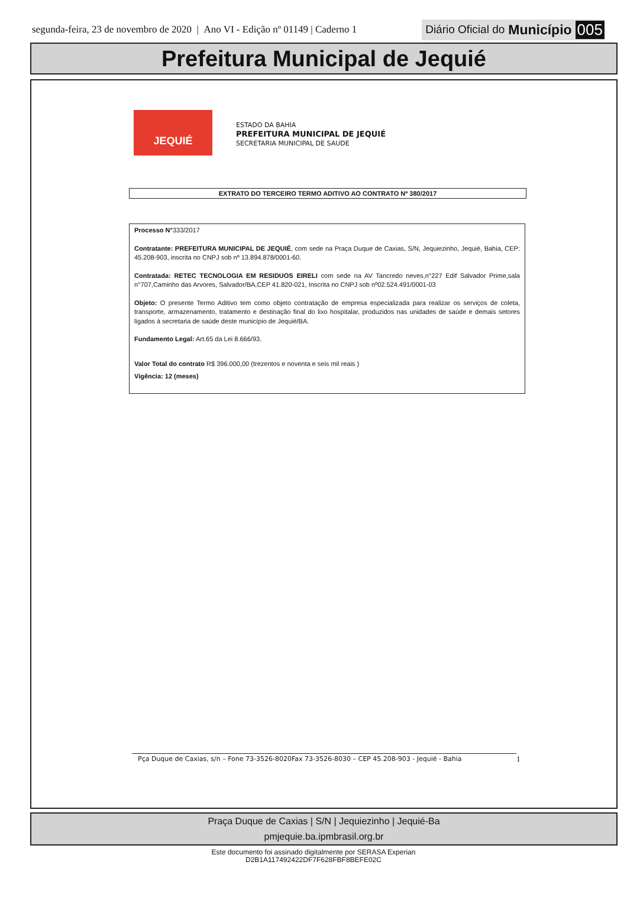segunda-feira, 23 de novembro de 2020 | Ano VI - Edição nº 01149 | Caderno 1 Diário Oficial do Município 005
Prefeitura Municipal de Jequié
JEQUIÉ
ESTADO DA BAHIA
PREFEITURA MUNICIPAL DE JEQUIÉ
SECRETARIA MUNICIPAL DE SAUDE
EXTRATO DO TERCEIRO TERMO ADITIVO AO CONTRATO Nº 380/2017
Processo N°333/2017
Contratante: PREFEITURA MUNICIPAL DE JEQUIÉ, com sede na Praça Duque de Caxias, S/N, Jequiezinho, Jequié, Bahia, CEP: 45.208-903, inscrita no CNPJ sob nº 13.894.878/0001-60.
Contratada: RETEC TECNOLOGIA EM RESIDUOS EIRELI com sede na AV Tancredo neves,n°227 Edif Salvador Prime,sala n°707,Caminho das Arvores, Salvador/BA,CEP 41.820-021, Inscrita no CNPJ sob nº02.524.491/0001-03
Objeto: O presente Termo Aditivo tem como objeto contratação de empresa especializada para realizar os serviços de coleta, transporte, armazenamento, tratamento e destinação final do lixo hospitalar, produzidos nas unidades de saúde e demais setores ligados á secretaria de saúde deste município de Jequié/BA.
Fundamento Legal: Art.65 da Lei 8.666/93.
Valor Total do contrato R$ 396.000,00 (trezentos e noventa e seis mil reais )
Vigência: 12 (meses)
Pça Duque de Caxias, s/n – Fone 73-3526-8020Fax 73-3526-8030 – CEP 45.208-903 - Jequié - Bahia 1
Praça Duque de Caxias | S/N | Jequiezinho | Jequié-Ba
pmjequie.ba.ipmbrasil.org.br
Este documento foi assinado digitalmente por SERASA Experian
D2B1A117492422DF7F628FBF8BEFE02C